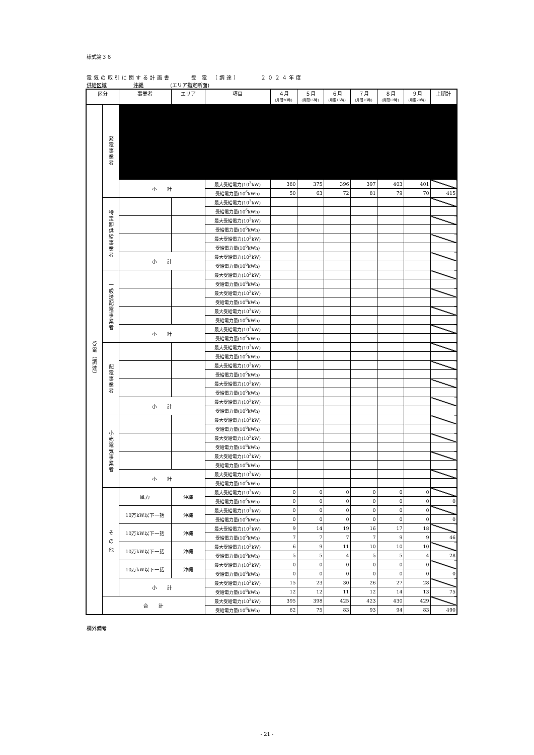様式第３６
電気の取引に関する計画書 受 電 （調達） ２０２４年度
供給区域 沖縄 (エリア指定断面)
| 区分 | | 事業者 | エリア | 項目 | ４月 (月間20時) | ５月 (月間15時) | ６月 (月間15時) | ７月 (月間15時) | ８月 (月間12時) | ９月 (月間20時) | 上期計 |
| --- | --- | --- | --- | --- | --- | --- | --- | --- | --- | --- | --- |
| 受電（調達） | 発電事業者 | | | | | | | | | | |
| | | 小 計 | | 最大受給電力(10<sup>3</sup>kW) | 380 | 375 | 396 | 397 | 403 | 401 | |
| | | | | 受給電力量(10<sup>6</sup>kWh) | 50 | 63 | 72 | 81 | 79 | 70 | 415 |
| | 特定卸供給事業者 | | | 最大受給電力(10<sup>3</sup>kW) | | | | | | | |
| | | | | 受給電力量(10<sup>6</sup>kWh) | | | | | | | |
| | | | | 最大受給電力(10<sup>3</sup>kW) | | | | | | | |
| | | | | 受給電力量(10<sup>6</sup>kWh) | | | | | | | |
| | | | | 最大受給電力(10<sup>3</sup>kW) | | | | | | | |
| | | | | 受給電力量(10<sup>6</sup>kWh) | | | | | | | |
| | | 小 計 | | 最大受給電力(10<sup>3</sup>kW) | | | | | | | |
| | | | | 受給電力量(10<sup>6</sup>kWh) | | | | | | | |
| | 一般送配電事業者 | | | 最大受給電力(10<sup>3</sup>kW) | | | | | | | |
| | | | | 受給電力量(10<sup>6</sup>kWh) | | | | | | | |
| | | | | 最大受給電力(10<sup>3</sup>kW) | | | | | | | |
| | | | | 受給電力量(10<sup>6</sup>kWh) | | | | | | | |
| | | | | 最大受給電力(10<sup>3</sup>kW) | | | | | | | |
| | | | | 受給電力量(10<sup>6</sup>kWh) | | | | | | | |
| | | 小 計 | | 最大受給電力(10<sup>3</sup>kW) | | | | | | | |
| | | | | 受給電力量(10<sup>6</sup>kWh) | | | | | | | |
| | 配電事業者 | | | 最大受給電力(10<sup>3</sup>kW) | | | | | | | |
| | | | | 受給電力量(10<sup>6</sup>kWh) | | | | | | | |
| | | | | 最大受給電力(10<sup>3</sup>kW) | | | | | | | |
| | | | | 受給電力量(10<sup>6</sup>kWh) | | | | | | | |
| | | | | 最大受給電力(10<sup>3</sup>kW) | | | | | | | |
| | | | | 受給電力量(10<sup>6</sup>kWh) | | | | | | | |
| | | 小 計 | | 最大受給電力(10<sup>3</sup>kW) | | | | | | | |
| | | | | 受給電力量(10<sup>6</sup>kWh) | | | | | | | |
| | 小売電気事業者 | | | 最大受給電力(10<sup>3</sup>kW) | | | | | | | |
| | | | | 受給電力量(10<sup>6</sup>kWh) | | | | | | | |
| | | | | 最大受給電力(10<sup>3</sup>kW) | | | | | | | |
| | | | | 受給電力量(10<sup>6</sup>kWh) | | | | | | | |
| | | | | 最大受給電力(10<sup>3</sup>kW) | | | | | | | |
| | | | | 受給電力量(10<sup>6</sup>kWh) | | | | | | | |
| | | 小 計 | | 最大受給電力(10<sup>3</sup>kW) | | | | | | | |
| | | | | 受給電力量(10<sup>6</sup>kWh) | | | | | | | |
| | そ の 他 | 風力 | 沖縄 | 最大受給電力(10<sup>3</sup>kW) | 0 | 0 | 0 | 0 | 0 | 0 | |
| | | | | 受給電力量(10<sup>6</sup>kWh) | 0 | 0 | 0 | 0 | 0 | 0 | 0 |
| | | 10万kW以下一括 | 沖縄 | 最大受給電力(10<sup>3</sup>kW) | 0 | 0 | 0 | 0 | 0 | 0 | |
| | | | | 受給電力量(10<sup>6</sup>kWh) | 0 | 0 | 0 | 0 | 0 | 0 | 0 |
| | | 10万kW以下一括 | 沖縄 | 最大受給電力(10<sup>3</sup>kW) | 9 | 14 | 19 | 16 | 17 | 18 | |
| | | | | 受給電力量(10<sup>6</sup>kWh) | 7 | 7 | 7 | 7 | 9 | 9 | 46 |
| | | 10万kW以下一括 | 沖縄 | 最大受給電力(10<sup>3</sup>kW) | 6 | 9 | 11 | 10 | 10 | 10 | |
| | | | | 受給電力量(10<sup>6</sup>kWh) | 5 | 5 | 4 | 5 | 5 | 4 | 28 |
| | | 10万kW以下一括 | 沖縄 | 最大受給電力(10<sup>3</sup>kW) | 0 | 0 | 0 | 0 | 0 | 0 | |
| | | | | 受給電力量(10<sup>6</sup>kWh) | 0 | 0 | 0 | 0 | 0 | 0 | 0 |
| | | 小 計 | | 最大受給電力(10<sup>3</sup>kW) | 15 | 23 | 30 | 26 | 27 | 28 | |
| | | | | 受給電力量(10<sup>6</sup>kWh) | 12 | 12 | 11 | 12 | 14 | 13 | 75 |
| | 合 計 | | | 最大受給電力(10<sup>3</sup>kW) | 395 | 398 | 425 | 423 | 430 | 429 | |
| | | | | 受給電力量(10<sup>6</sup>kWh) | 62 | 75 | 83 | 93 | 94 | 83 | 490 |
欄外備考
- 21 -